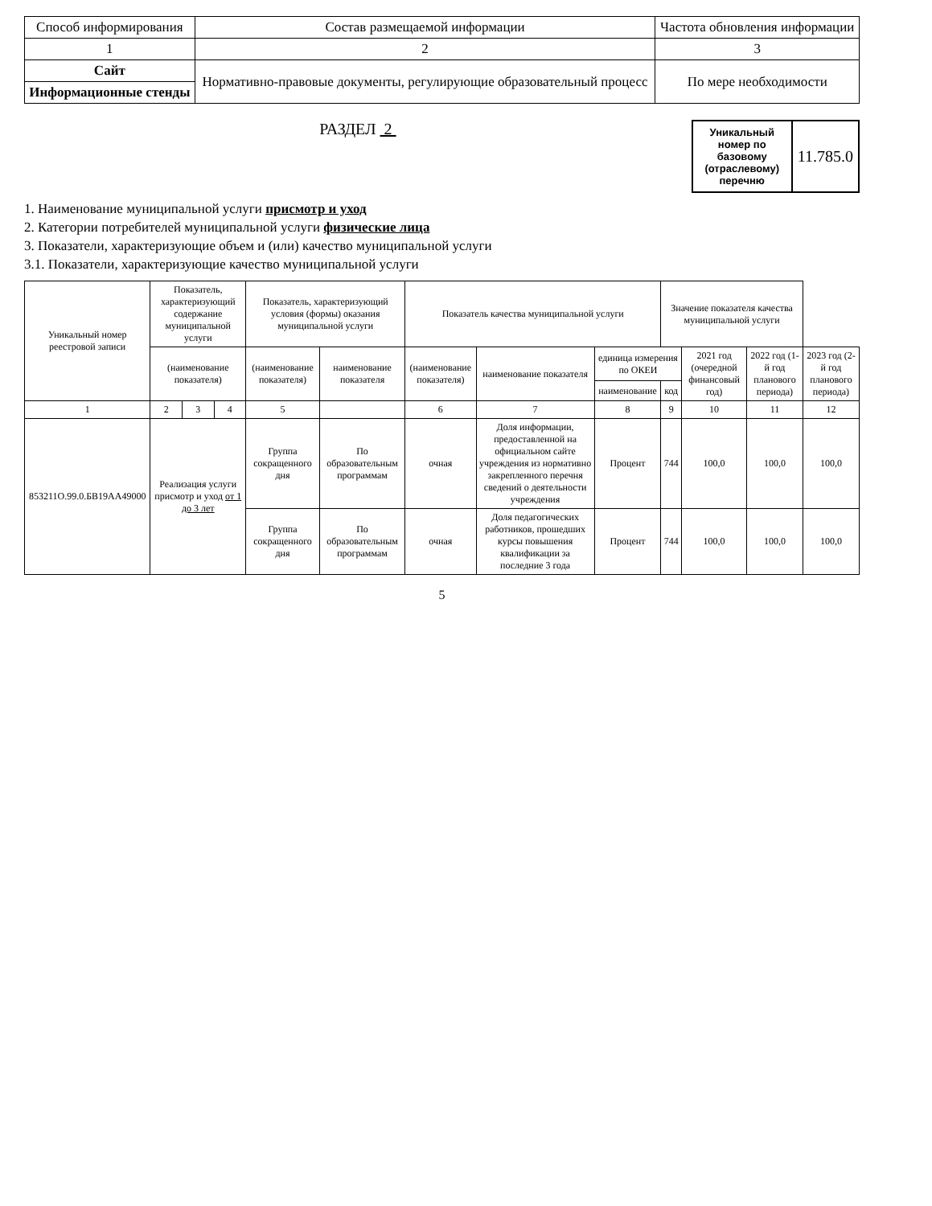| Способ информирования | Состав размещаемой информации | Частота обновления информации |
| --- | --- | --- |
| 1 | 2 | 3 |
| Сайт | Нормативно-правовые документы, регулирующие образовательный процесс | По мере необходимости |
| Информационные стенды | | |
РАЗДЕЛ 2
Уникальный номер по базовому (отраслевому) перечню
11.785.0
1. Наименование муниципальной услуги присмотр и уход
2. Категории потребителей муниципальной услуги физические лица
3. Показатели, характеризующие объем и (или) качество муниципальной услуги
3.1. Показатели, характеризующие качество муниципальной услуги
| Уникальный номер реестровой записи | Показатель, характеризующий содержание муниципальной услуги | | | Показатель, характеризующий условия (формы) оказания муниципальной услуги | | Показатель качества муниципальной услуги | | | Значение показателя качества муниципальной услуги | | | |
| --- | --- | --- | --- | --- | --- | --- | --- | --- | --- | --- | --- | --- |
| | (наименование показателя) | | | (наименование показателя) | наименование показателя | (наименование показателя) | наименование показателя | единица измерения по ОКЕИ | | 2021 год (очередной финансовый год) | 2022 год (1-й год планового периода) | 2023 год (2-й год планового периода) |
| | | | | | | | | наименование | код | | | |
| 1 | 2 | 3 | 4 | 5 | | 6 | 7 | 8 | 9 | 10 | 11 | 12 |
| 853211О.99.0.БВ19АА49000 | Реализация услуги присмотр и уход от 1 до 3 лет | | | Группа сокращенного дня | По образовательным программам | очная | Доля информации, предоставленной на официальном сайте учреждения из нормативно закрепленного перечня сведений о деятельности учреждения | Процент | 744 | 100,0 | 100,0 | 100,0 |
| | | | | Группа сокращенного дня | По образовательным программам | очная | Доля педагогических работников, прошедших курсы повышения квалификации за последние 3 года | Процент | 744 | 100,0 | 100,0 | 100,0 |
5